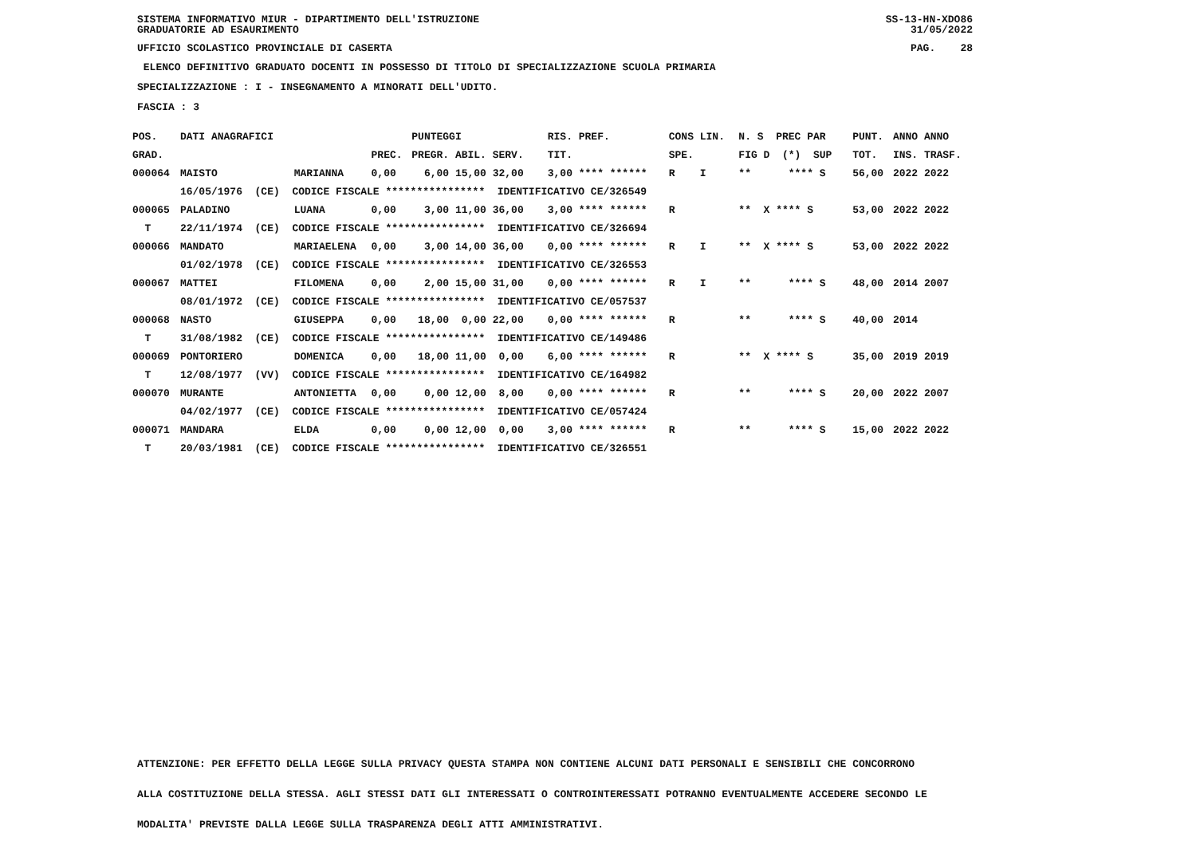SISTEMA INFORMATIVO MIUR - DIPARTIMENTO DELL'ISTRUZIONE
GRADUATORIE AD ESAURIMENTO SS-13-HN-XDO86
31/05/2022
UFFICIO SCOLASTICO PROVINCIALE DI CASERTA PAG. 28
ELENCO DEFINITIVO GRADUATO DOCENTI IN POSSESSO DI TITOLO DI SPECIALIZZAZIONE SCUOLA PRIMARIA
SPECIALIZZAZIONE : I - INSEGNAMENTO A MINORATI DELL'UDITO.
FASCIA : 3
| POS. | DATI ANAGRAFICI | | | PUNTEGGI | RIS. PREF. | CONS LIN. | N. S PREC PAR | PUNT. | ANNO ANNO |
| --- | --- | --- | --- | --- | --- | --- | --- | --- | --- |
| GRAD. | | | PREC. | PREGR. ABIL. SERV. | TIT. | SPE. | FIG D (*) SUP | TOT. | INS. TRASF. |
| 000064 | MAISTO | MARIANNA | 0,00 | 6,00 15,00 32,00 | 3,00 **** ****** | R I | ** **** S | 56,00 | 2022 2022 |
| | 16/05/1976 (CE) CODICE FISCALE **************** IDENTIFICATIVO CE/326549 | | | | | | | | |
| 000065 | PALADINO | LUANA | 0,00 | 3,00 11,00 36,00 | 3,00 **** ****** | R | ** X **** S | 53,00 | 2022 2022 |
| T | 22/11/1974 (CE) CODICE FISCALE **************** IDENTIFICATIVO CE/326694 | | | | | | | | |
| 000066 | MANDATO | MARIAELENA | 0,00 | 3,00 14,00 36,00 | 0,00 **** ****** | R I | ** X **** S | 53,00 | 2022 2022 |
| | 01/02/1978 (CE) CODICE FISCALE **************** IDENTIFICATIVO CE/326553 | | | | | | | | |
| 000067 | MATTEI | FILOMENA | 0,00 | 2,00 15,00 31,00 | 0,00 **** ****** | R I | ** **** S | 48,00 | 2014 2007 |
| | 08/01/1972 (CE) CODICE FISCALE **************** IDENTIFICATIVO CE/057537 | | | | | | | | |
| 000068 | NASTO | GIUSEPPA | 0,00 | 18,00 0,00 22,00 | 0,00 **** ****** | R | ** **** S | 40,00 | 2014 |
| T | 31/08/1982 (CE) CODICE FISCALE **************** IDENTIFICATIVO CE/149486 | | | | | | | | |
| 000069 | PONTORIERO | DOMENICA | 0,00 | 18,00 11,00 0,00 | 6,00 **** ****** | R | ** X **** S | 35,00 | 2019 2019 |
| T | 12/08/1977 (VV) CODICE FISCALE **************** IDENTIFICATIVO CE/164982 | | | | | | | | |
| 000070 | MURANTE | ANTONIETTA | 0,00 | 0,00 12,00 8,00 | 0,00 **** ****** | R | ** **** S | 20,00 | 2022 2007 |
| | 04/02/1977 (CE) CODICE FISCALE **************** IDENTIFICATIVO CE/057424 | | | | | | | | |
| 000071 | MANDARA | ELDA | 0,00 | 0,00 12,00 0,00 | 3,00 **** ****** | R | ** **** S | 15,00 | 2022 2022 |
| T | 20/03/1981 (CE) CODICE FISCALE **************** IDENTIFICATIVO CE/326551 | | | | | | | | |
ATTENZIONE: PER EFFETTO DELLA LEGGE SULLA PRIVACY QUESTA STAMPA NON CONTIENE ALCUNI DATI PERSONALI E SENSIBILI CHE CONCORRONO
ALLA COSTITUZIONE DELLA STESSA. AGLI STESSI DATI GLI INTERESSATI O CONTROINTERESSATI POTRANNO EVENTUALMENTE ACCEDERE SECONDO LE
MODALITA' PREVISTE DALLA LEGGE SULLA TRASPARENZA DEGLI ATTI AMMINISTRATIVI.